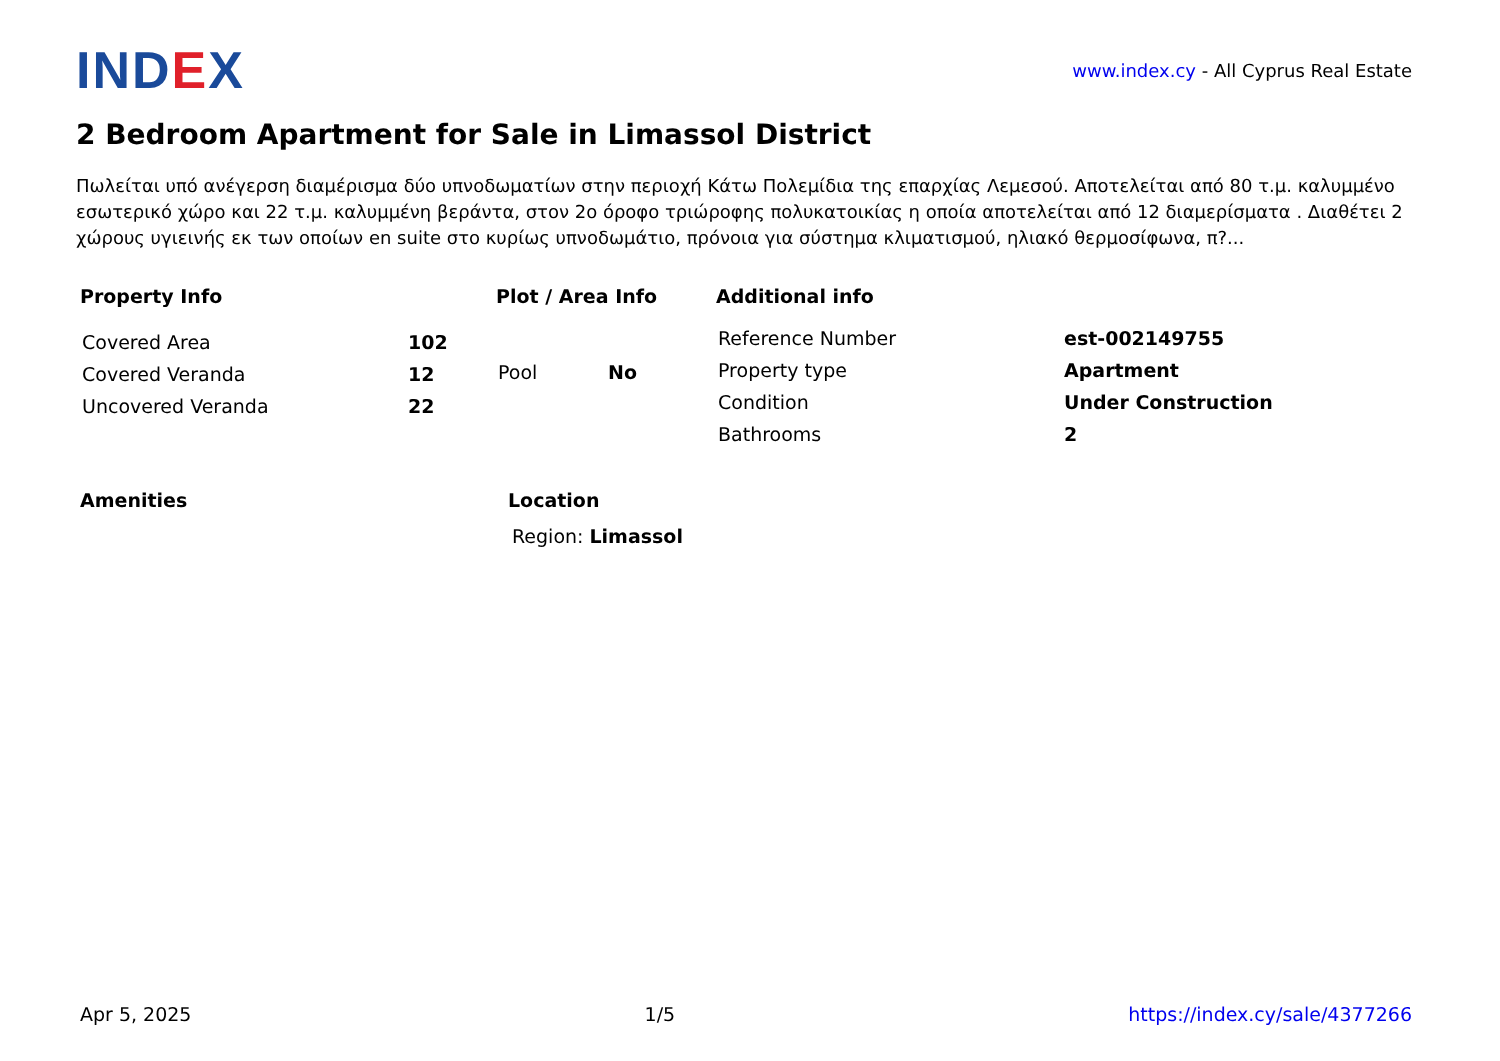IND EX
www.index.cy - All Cyprus Real Estate
2 Bedroom Apartment for Sale in Limassol District
Πωλείται υπό ανέγερση διαμέρισμα δύο υπνοδωματίων στην περιοχή Κάτω Πολεμίδια της επαρχίας Λεμεσού. Αποτελείται από 80 τ.μ. καλυμμένο εσωτερικό χώρο και 22 τ.μ. καλυμμένη βεράντα, στον 2ο όροφο τριώροφης πολυκατοικίας η οποία αποτελείται από 12 διαμερίσματα . Διαθέτει 2 χώρους υγιεινής εκ των οποίων en suite στο κυρίως υπνοδωμάτιο, πρόνοια για σύστημα κλιματισμού, ηλιακό θερμοσίφωνα, π?...
Property Info
| Covered Area | 102 |
| Covered Veranda | 12 |
| Uncovered Veranda | 22 |
Plot / Area Info
| Pool | No |
Additional info
| Reference Number | est-002149755 |
| Property type | Apartment |
| Condition | Under Construction |
| Bathrooms | 2 |
Amenities Location
Region: Limassol
Apr 5, 2025 1/5 https://index.cy/sale/4377266